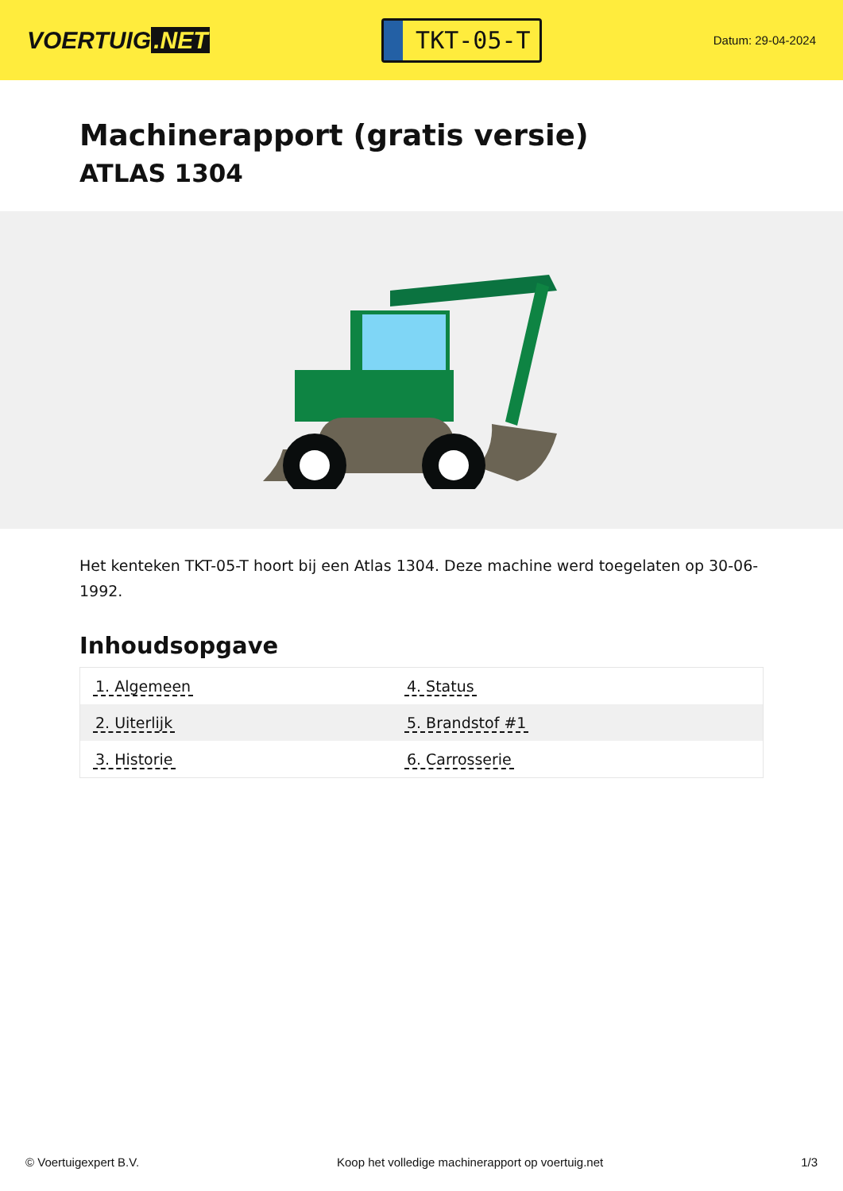VOERTUIG.NET
TKT-05-T
Datum: 29-04-2024
Machinerapport (gratis versie)
ATLAS 1304
Het kenteken TKT-05-T hoort bij een Atlas 1304. Deze machine werd toegelaten op 30-06-1992.
Inhoudsopgave
| 1. Algemeen | 4. Status |
| 2. Uiterlijk | 5. Brandstof #1 |
| 3. Historie | 6. Carrosserie |
© Voertuigexpert B.V. Koop het volledige machinerapport op voertuig.net 1/3